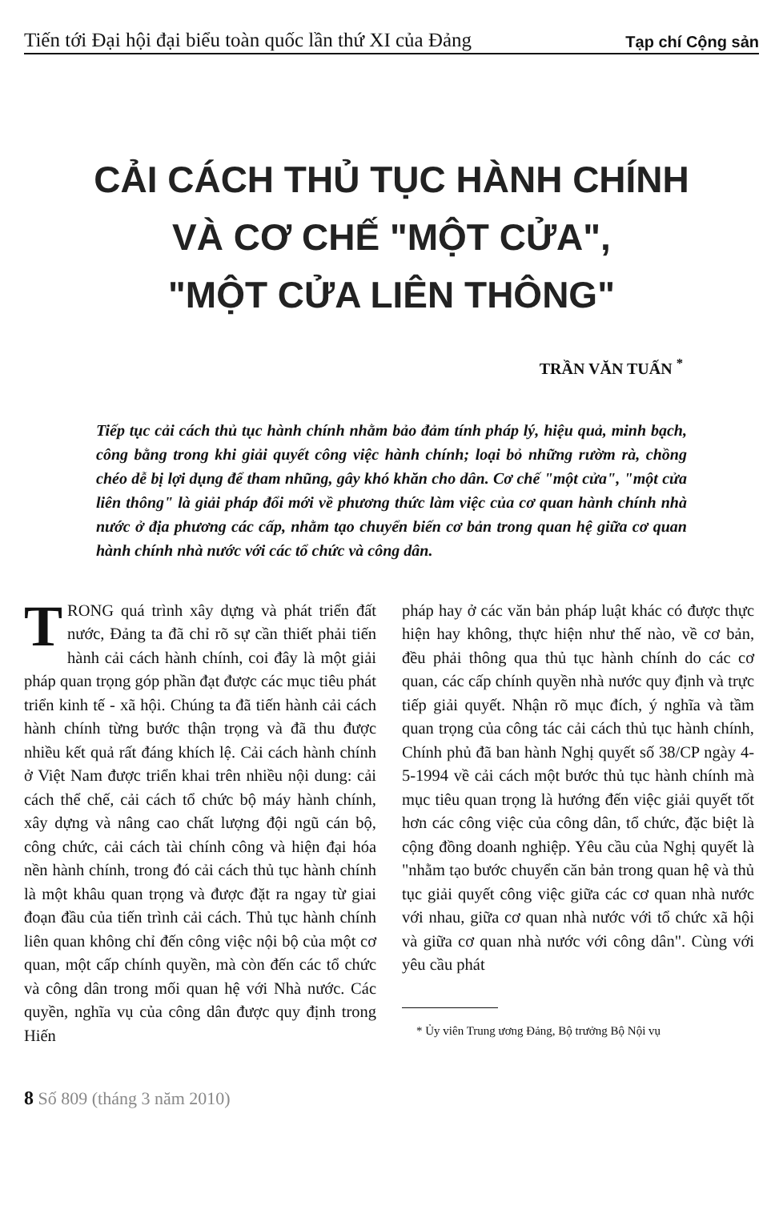Tiến tới Đại hội đại biểu toàn quốc lần thứ XI của Đảng Tạp chí Cộng sản
CẢI CÁCH THỦ TỤC HÀNH CHÍNH
VÀ CƠ CHẾ "MỘT CỬA",
"MỘT CỬA LIÊN THÔNG"
TRẦN VĂN TUẤN <sup>*</sup>
Tiếp tục cải cách thủ tục hành chính nhằm bảo đảm tính pháp lý, hiệu quả, minh bạch, công bằng trong khi giải quyết công việc hành chính; loại bỏ những rườm rà, chồng chéo dễ bị lợi dụng để tham nhũng, gây khó khăn cho dân. Cơ chế "một cửa", "một cửa liên thông" là giải pháp đổi mới về phương thức làm việc của cơ quan hành chính nhà nước ở địa phương các cấp, nhằm tạo chuyển biến cơ bản trong quan hệ giữa cơ quan hành chính nhà nước với các tổ chức và công dân.
TRONG quá trình xây dựng và phát triển đất nước, Đảng ta đã chỉ rõ sự cần thiết phải tiến hành cải cách hành chính, coi đây là một giải pháp quan trọng góp phần đạt được các mục tiêu phát triển kinh tế - xã hội. Chúng ta đã tiến hành cải cách hành chính từng bước thận trọng và đã thu được nhiều kết quả rất đáng khích lệ. Cải cách hành chính ở Việt Nam được triển khai trên nhiều nội dung: cải cách thể chế, cải cách tổ chức bộ máy hành chính, xây dựng và nâng cao chất lượng đội ngũ cán bộ, công chức, cải cách tài chính công và hiện đại hóa nền hành chính, trong đó cải cách thủ tục hành chính là một khâu quan trọng và được đặt ra ngay từ giai đoạn đầu của tiến trình cải cách. Thủ tục hành chính liên quan không chỉ đến công việc nội bộ của một cơ quan, một cấp chính quyền, mà còn đến các tổ chức và công dân trong mối quan hệ với Nhà nước. Các quyền, nghĩa vụ của công dân được quy định trong Hiến
pháp hay ở các văn bản pháp luật khác có được thực hiện hay không, thực hiện như thế nào, về cơ bản, đều phải thông qua thủ tục hành chính do các cơ quan, các cấp chính quyền nhà nước quy định và trực tiếp giải quyết. Nhận rõ mục đích, ý nghĩa và tầm quan trọng của công tác cải cách thủ tục hành chính, Chính phủ đã ban hành Nghị quyết số 38/CP ngày 4-5-1994 về cải cách một bước thủ tục hành chính mà mục tiêu quan trọng là hướng đến việc giải quyết tốt hơn các công việc của công dân, tổ chức, đặc biệt là cộng đồng doanh nghiệp. Yêu cầu của Nghị quyết là "nhằm tạo bước chuyển căn bản trong quan hệ và thủ tục giải quyết công việc giữa các cơ quan nhà nước với nhau, giữa cơ quan nhà nước với tổ chức xã hội và giữa cơ quan nhà nước với công dân". Cùng với yêu cầu phát
* Ủy viên Trung ương Đảng, Bộ trưởng Bộ Nội vụ
8 Số 809 (tháng 3 năm 2010)